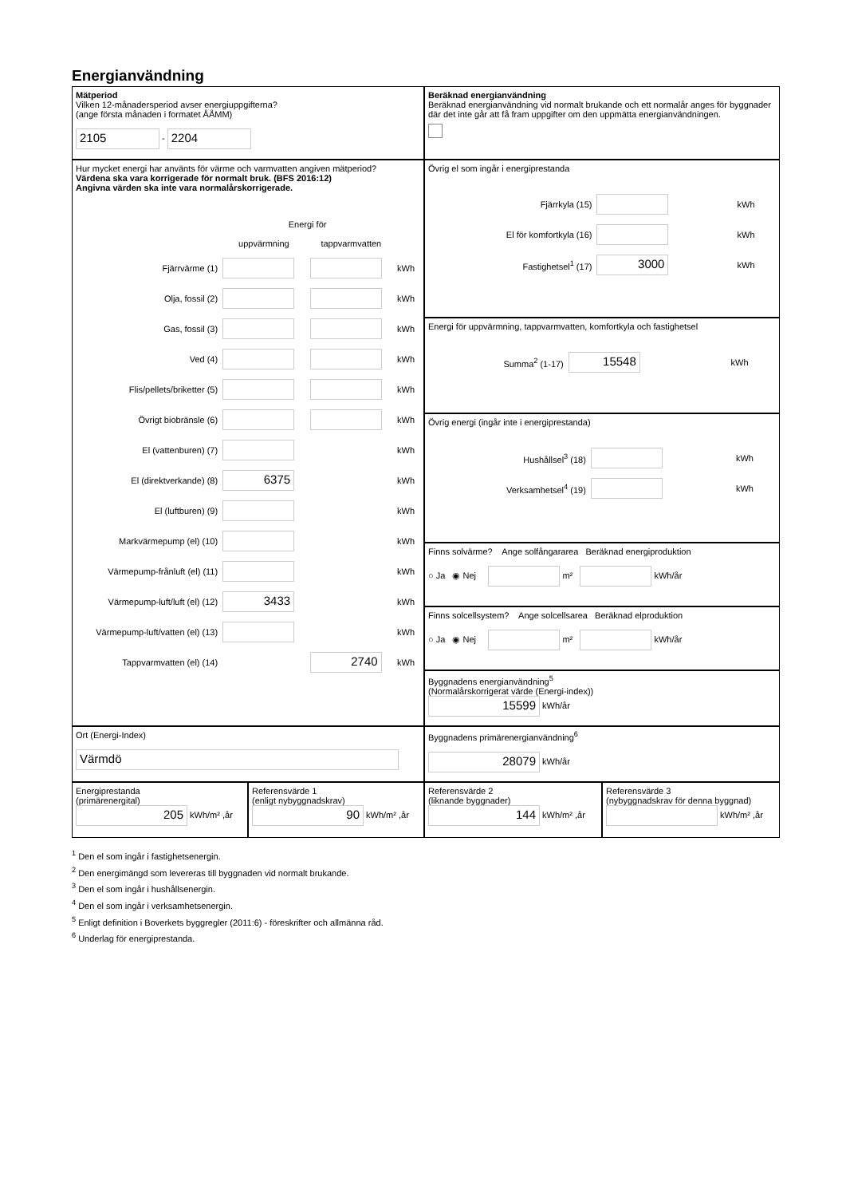Energianvändning
Mätperiod
Vilken 12-månadersperiod avser energiuppgifterna?
(ange första månaden i formatet ÅÅMM)
2105 - 2204
Beräknad energianvändning
Beräknad energianvändning vid normalt brukande och ett normalår anges för byggnader där det inte går att få fram uppgifter om den uppmätta energianvändningen.
Hur mycket energi har använts för värme och varmvatten angiven mätperiod?
Värdena ska vara korrigerade för normalt bruk. (BFS 2016:12)
Angivna värden ska inte vara normalårskorrigerade.
| | Energi för | | |
| | uppvärmning | tappvarmvatten | |
| Fjärrvärme (1) | | | kWh |
| Olja, fossil (2) | | | kWh |
| Gas, fossil (3) | | | kWh |
| Ved (4) | | | kWh |
| Flis/pellets/briketter (5) | | | kWh |
| Övrigt biobränsle (6) | | | kWh |
| El (vattenburen) (7) | | | kWh |
| El (direktverkande) (8) | 6375 | | kWh |
| El (luftburen) (9) | | | kWh |
| Markvärmepump (el) (10) | | | kWh |
| Värmepump-frånluft (el) (11) | | | kWh |
| Värmepump-luft/luft (el) (12) | 3433 | | kWh |
| Värmepump-luft/vatten (el) (13) | | | kWh |
| Tappvarmvatten (el) (14) | | 2740 | kWh |
Övrig el som ingår i energiprestanda
| Fjärrkyla (15) | | kWh |
| El för komfortkyla (16) | | kWh |
| Fastighetsel<sup>1</sup> (17) | 3000 | kWh |
Energi för uppvärmning, tappvarmvatten, komfortkyla och fastighetsel
| Summa<sup>2</sup> (1-17) | 15548 | kWh |
Övrig energi (ingår inte i energiprestanda)
| Hushållsel<sup>3</sup> (18) | | kWh |
| Verksamhetsel<sup>4</sup> (19) | | kWh |
Finns solvärme? Ange solfångararea Beräknad energiproduktion
○ Ja ◉ Nej m² kWh/år
Finns solcellsystem? Ange solcellsarea Beräknad elproduktion
○ Ja ◉ Nej m² kWh/år
Byggnadens energianvändning<sup>5</sup>
(Normalårskorrigerat värde (Energi-index))
15599 kWh/år
Ort (Energi-Index)
Värmdö
Byggnadens primärenergianvändning<sup>6</sup>
28079 kWh/år
Energiprestanda
(primärenergital)
205 kWh/m² ,år
Referensvärde 1
(enligt nybyggnadskrav)
90 kWh/m² ,år
Referensvärde 2
(liknande byggnader)
144 kWh/m² ,år
Referensvärde 3
(nybyggnadskrav för denna byggnad)
kWh/m² ,år
<sup>1</sup> Den el som ingår i fastighetsenergin.
<sup>2</sup> Den energimängd som levereras till byggnaden vid normalt brukande.
<sup>3</sup> Den el som ingår i hushållsenergin.
<sup>4</sup> Den el som ingår i verksamhetsenergin.
<sup>5</sup> Enligt definition i Boverkets byggregler (2011:6) - föreskrifter och allmänna råd.
<sup>6</sup> Underlag för energiprestanda.